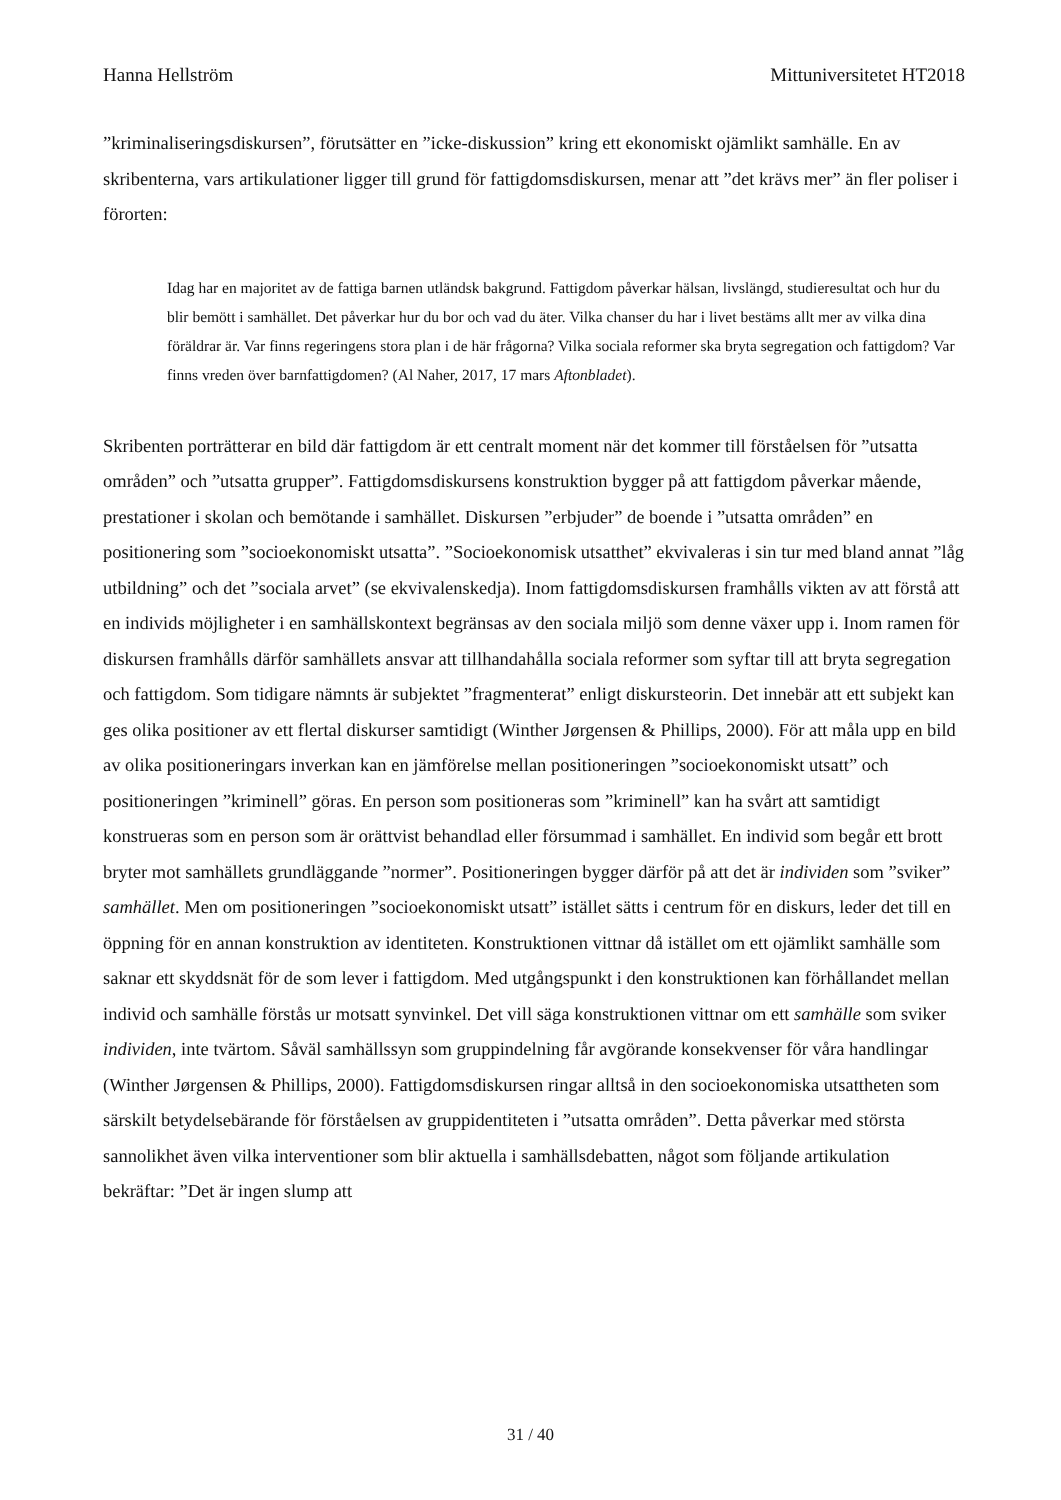Hanna Hellström Mittuniversitetet HT2018
”kriminaliseringsdiskursen”, förutsätter en ”icke-diskussion” kring ett ekonomiskt ojämlikt samhälle. En av skribenterna, vars artikulationer ligger till grund för fattigdomsdiskursen, menar att ”det krävs mer” än fler poliser i förorten:
Idag har en majoritet av de fattiga barnen utländsk bakgrund. Fattigdom påverkar hälsan, livslängd, studieresultat och hur du blir bemött i samhället. Det påverkar hur du bor och vad du äter. Vilka chanser du har i livet bestäms allt mer av vilka dina föräldrar är. Var finns regeringens stora plan i de här frågorna? Vilka sociala reformer ska bryta segregation och fattigdom? Var finns vreden över barnfattigdomen? (Al Naher, 2017, 17 mars Aftonbladet).
Skribenten porträtterar en bild där fattigdom är ett centralt moment när det kommer till förståelsen för ”utsatta områden” och ”utsatta grupper”. Fattigdomsdiskursens konstruktion bygger på att fattigdom påverkar mående, prestationer i skolan och bemötande i samhället. Diskursen ”erbjuder” de boende i ”utsatta områden” en positionering som ”socioekonomiskt utsatta”. ”Socioekonomisk utsatthet” ekvivaleras i sin tur med bland annat ”låg utbildning” och det ”sociala arvet” (se ekvivalenskedja). Inom fattigdomsdiskursen framhålls vikten av att förstå att en individs möjligheter i en samhällskontext begränsas av den sociala miljö som denne växer upp i. Inom ramen för diskursen framhålls därför samhällets ansvar att tillhandahålla sociala reformer som syftar till att bryta segregation och fattigdom. Som tidigare nämnts är subjektet ”fragmenterat” enligt diskursteorin. Det innebär att ett subjekt kan ges olika positioner av ett flertal diskurser samtidigt (Winther Jørgensen & Phillips, 2000). För att måla upp en bild av olika positioneringars inverkan kan en jämförelse mellan positioneringen ”socioekonomiskt utsatt” och positioneringen ”kriminell” göras. En person som positioneras som ”kriminell” kan ha svårt att samtidigt konstrueras som en person som är orättvist behandlad eller försummad i samhället. En individ som begår ett brott bryter mot samhällets grundläggande ”normer”. Positioneringen bygger därför på att det är individen som ”sviker” samhället. Men om positioneringen ”socioekonomiskt utsatt” istället sätts i centrum för en diskurs, leder det till en öppning för en annan konstruktion av identiteten. Konstruktionen vittnar då istället om ett ojämlikt samhälle som saknar ett skyddsnät för de som lever i fattigdom. Med utgångspunkt i den konstruktionen kan förhållandet mellan individ och samhälle förstås ur motsatt synvinkel. Det vill säga konstruktionen vittnar om ett samhälle som sviker individen, inte tvärtom. Såväl samhällssyn som gruppindelning får avgörande konsekvenser för våra handlingar (Winther Jørgensen & Phillips, 2000). Fattigdomsdiskursen ringar alltså in den socioekonomiska utsattheten som särskilt betydelsebärande för förståelsen av gruppidentiteten i ”utsatta områden”. Detta påverkar med största sannolikhet även vilka interventioner som blir aktuella i samhällsdebatten, något som följande artikulation bekräftar: ”Det är ingen slump att
31 / 40